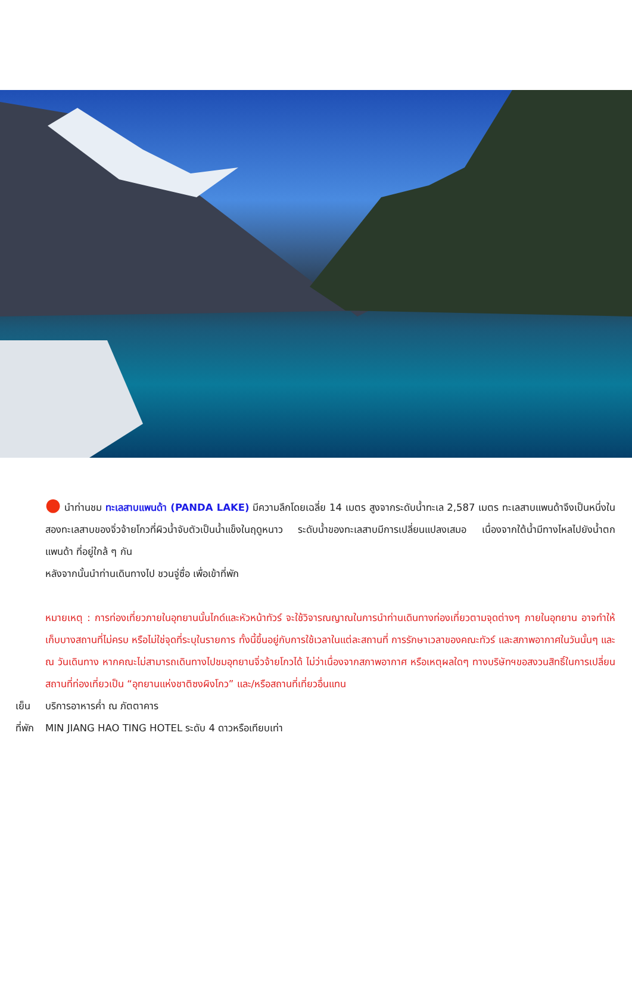● นำท่านชม ทะเลสาบแพนด้า (PANDA LAKE) มีความลึกโดยเฉลี่ย 14 เมตร สูงจากระดับน้ำทะเล 2,587 เมตร ทะเลสาบแพนด้าจึงเป็นหนึ่งในสองทะเลสาบของจิ่วจ้ายโกวที่ผิวน้ำจับตัวเป็นน้ำแข็งในฤดูหนาว ระดับน้ำของทะเลสาบมีการเปลี่ยนแปลงเสมอ เนื่องจากใต้น้ำมีทางไหลไปยังน้ำตกแพนด้า ที่อยู่ใกล้ ๆ กัน
หลังจากนั้นนำท่านเดินทางไป ชวนจู่ซื่อ เพื่อเข้าที่พัก
หมายเหตุ : การท่องเที่ยวภายในอุทยานนั้นไกด์และหัวหน้าทัวร์ จะใช้วิจารณญาณในการนำท่านเดินทางท่องเที่ยวตามจุดต่างๆ ภายในอุทยาน อาจทำให้เก็บบางสถานที่ไม่ครบ หรือไม่ใช่จุดที่ระบุในรายการ ทั้งนี้ขึ้นอยู่กับการใช้เวลาในแต่ละสถานที่ การรักษาเวลาของคณะทัวร์ และสภาพอากาศในวันนั้นๆ และ ณ วันเดินทาง หากคณะไม่สามารถเดินทางไปชมอุทยานจิ่วจ้ายโกวได้ ไม่ว่าเนื่องจากสภาพอากาศ หรือเหตุผลใดๆ ทางบริษัทฯขอสงวนสิทธิ์ในการเปลี่ยนสถานที่ท่องเที่ยวเป็น “อุทยานแห่งชาติซงผิงโกว” และ/หรือสถานที่เที่ยวอื่นแทน
เย็น บริการอาหารค่ำ ณ ภัตตาคาร
ที่พัก MIN JIANG HAO TING HOTEL ระดับ 4 ดาวหรือเทียบเท่า